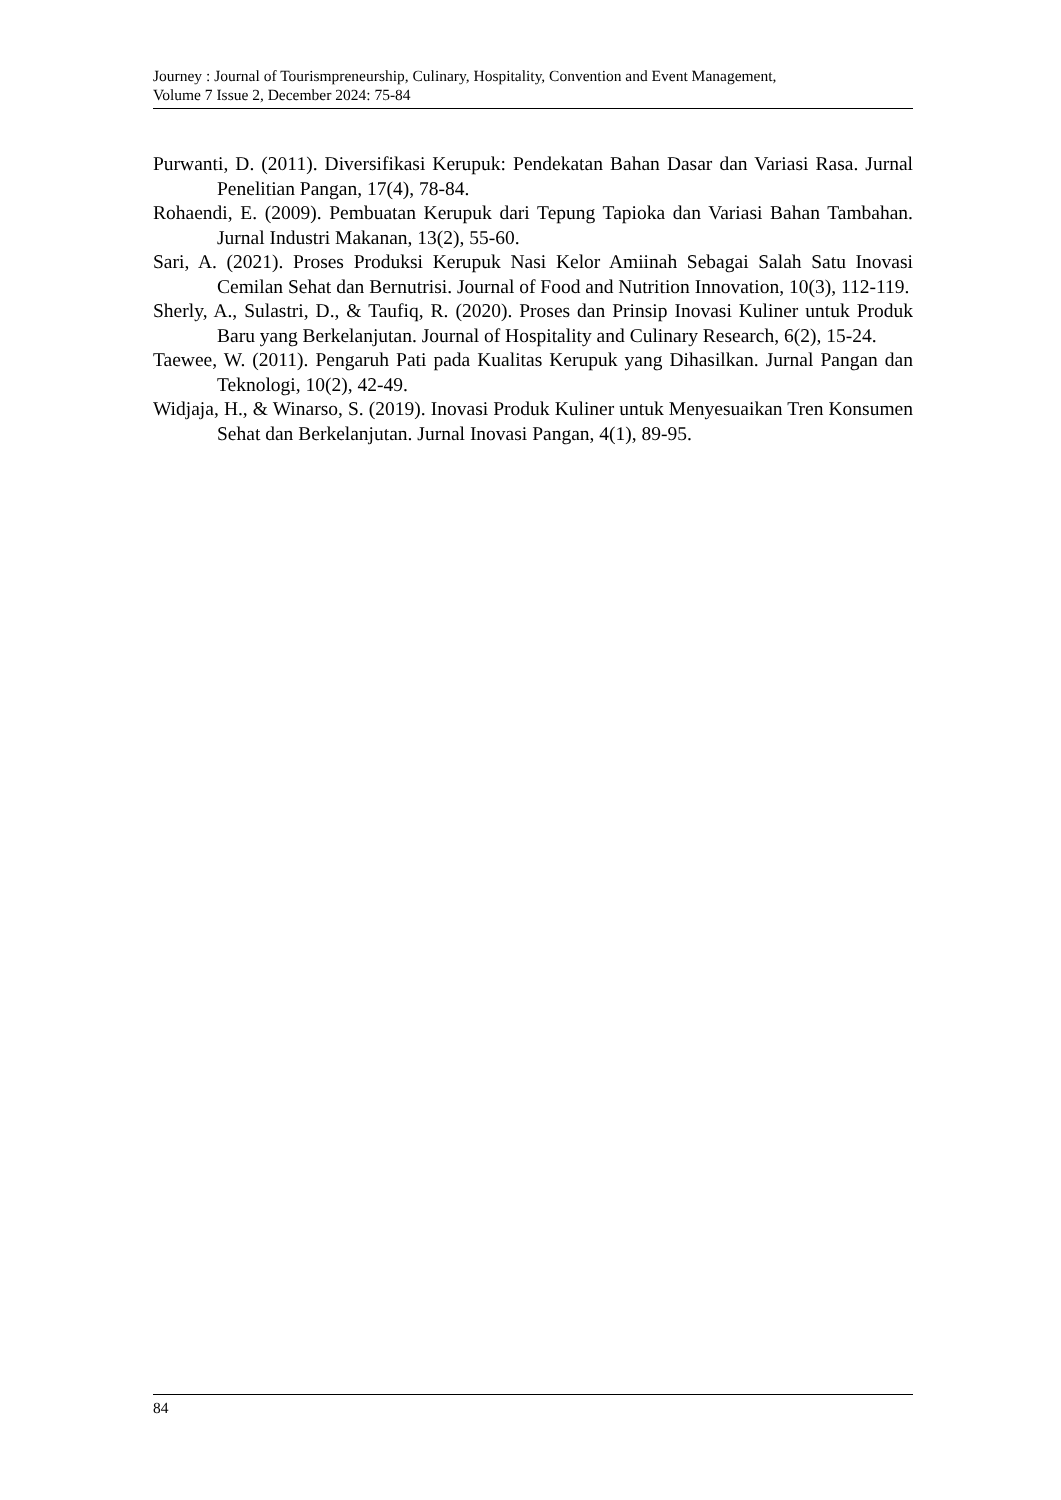Journey : Journal of Tourismpreneurship, Culinary, Hospitality, Convention and Event Management,
Volume 7 Issue 2, December 2024: 75-84
Purwanti, D. (2011). Diversifikasi Kerupuk: Pendekatan Bahan Dasar dan Variasi Rasa. Jurnal Penelitian Pangan, 17(4), 78-84.
Rohaendi, E. (2009). Pembuatan Kerupuk dari Tepung Tapioka dan Variasi Bahan Tambahan. Jurnal Industri Makanan, 13(2), 55-60.
Sari, A. (2021). Proses Produksi Kerupuk Nasi Kelor Amiinah Sebagai Salah Satu Inovasi Cemilan Sehat dan Bernutrisi. Journal of Food and Nutrition Innovation, 10(3), 112-119.
Sherly, A., Sulastri, D., & Taufiq, R. (2020). Proses dan Prinsip Inovasi Kuliner untuk Produk Baru yang Berkelanjutan. Journal of Hospitality and Culinary Research, 6(2), 15-24.
Taewee, W. (2011). Pengaruh Pati pada Kualitas Kerupuk yang Dihasilkan. Jurnal Pangan dan Teknologi, 10(2), 42-49.
Widjaja, H., & Winarso, S. (2019). Inovasi Produk Kuliner untuk Menyesuaikan Tren Konsumen Sehat dan Berkelanjutan. Jurnal Inovasi Pangan, 4(1), 89-95.
84